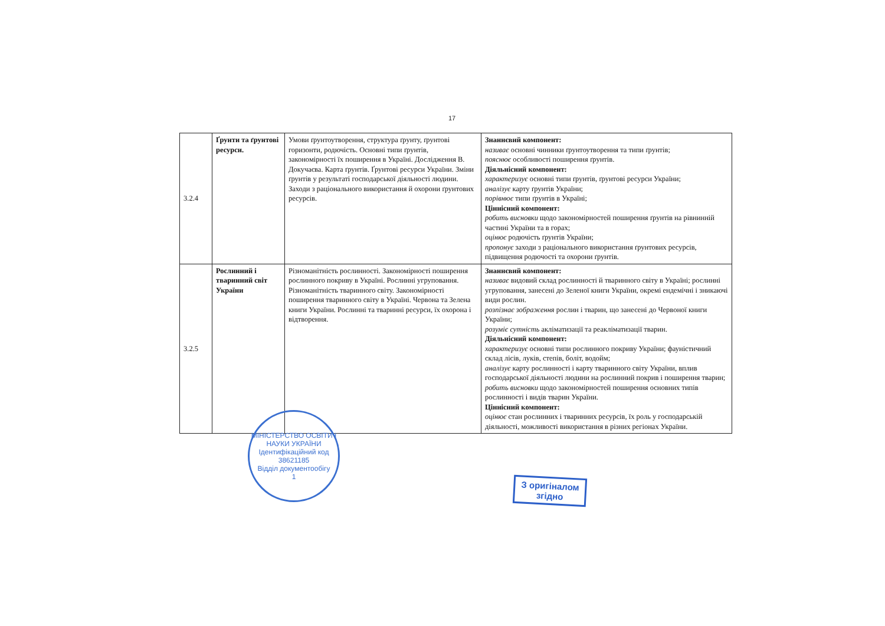17
| 3.2.4 | Ґрунти та ґрунтові ресурси. | Умови ґрунтоутворення, структура ґрунту, ґрунтові горизонти, родючість. Основні типи ґрунтів, закономірності їх поширення в Україні. Дослідження В. Докучаєва. Карта ґрунтів. Ґрунтові ресурси України. Зміни ґрунтів у результаті господарської діяльності людини. Заходи з раціонального використання й охорони ґрунтових ресурсів. | Знаннєвий компонент: називає основні чинники ґрунтоутворення та типи ґрунтів; пояснює особливості поширення ґрунтів. Діяльнісний компонент: характеризує основні типи ґрунтів, ґрунтові ресурси України; аналізує карту ґрунтів України; порівнює типи ґрунтів в Україні; Ціннісний компонент: робить висновки щодо закономірностей поширення ґрунтів на рівнинній частині України та в горах; оцінює родючість ґрунтів України; пропонує заходи з раціонального використання ґрунтових ресурсів, підвищення родючості та охорони ґрунтів. |
| 3.2.5 | Рослинний і тваринний світ України | Різноманітність рослинності. Закономірності поширення рослинного покриву в Україні. Рослинні угруповання. Різноманітність тваринного світу. Закономірності поширення тваринного світу в Україні. Червона та Зелена книги України. Рослинні та тваринні ресурси, їх охорона і відтворення. | Знаннєвий компонент: називає видовий склад рослинності й тваринного світу в Україні; рослинні угруповання, занесені до Зеленої книги України, окремі ендемічні і зникаючі види рослин. розпізнає зображення рослин і тварин, що занесені до Червоної книги України; розуміє сутність акліматизації та реакліматизації тварин. Діяльнісний компонент: характеризує основні типи рослинного покриву України; фауністичний склад лісів, луків, степів, боліт, водойм; аналізує карту рослинності і карту тваринного світу України, вплив господарської діяльності людини на рослинний покрив і поширення тварин; робить висновки щодо закономірностей поширення основних типів рослинності і видів тварин України. Ціннісний компонент: оцінює стан рослинних і тваринних ресурсів, їх роль у господарській діяльності, можливості використання в різних регіонах України. |
МІНІСТЕРСТВО ОСВІТИ І НАУКИ УКРАЇНИ
Ідентифікаційний код 38621185
Відділ документообігу
1
З оригіналом
згідно